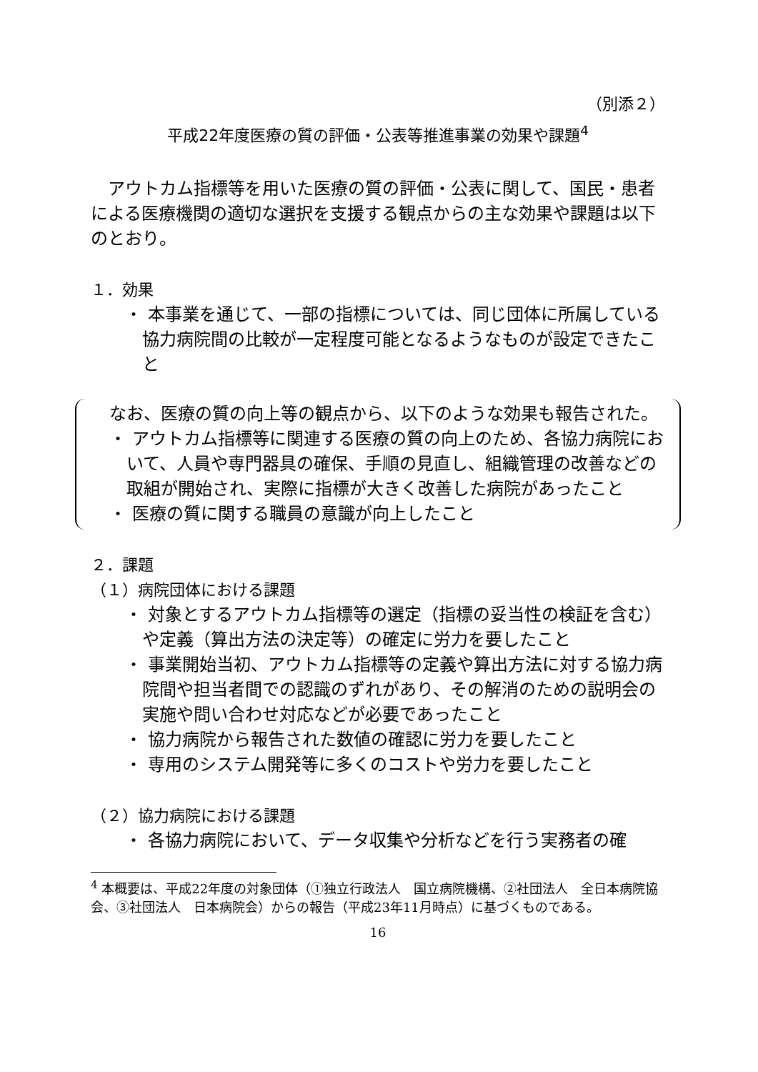（別添２）
平成22年度医療の質の評価・公表等推進事業の効果や課題<sup>4</sup>
　アウトカム指標等を用いた医療の質の評価・公表に関して、国民・患者による医療機関の適切な選択を支援する観点からの主な効果や課題は以下のとおり。
１．効果
・ 本事業を通じて、一部の指標については、同じ団体に所属している協力病院間の比較が一定程度可能となるようなものが設定できたこと
　なお、医療の質の向上等の観点から、以下のような効果も報告された。
・ アウトカム指標等に関連する医療の質の向上のため、各協力病院において、人員や専門器具の確保、手順の見直し、組織管理の改善などの取組が開始され、実際に指標が大きく改善した病院があったこと
・ 医療の質に関する職員の意識が向上したこと
２．課題
（１）病院団体における課題
・ 対象とするアウトカム指標等の選定（指標の妥当性の検証を含む）や定義（算出方法の決定等）の確定に労力を要したこと
・ 事業開始当初、アウトカム指標等の定義や算出方法に対する協力病院間や担当者間での認識のずれがあり、その解消のための説明会の実施や問い合わせ対応などが必要であったこと
・ 協力病院から報告された数値の確認に労力を要したこと
・ 専用のシステム開発等に多くのコストや労力を要したこと
（２）協力病院における課題
・ 各協力病院において、データ収集や分析などを行う実務者の確
<sup>4</sup> 本概要は、平成22年度の対象団体（①独立行政法人　国立病院機構、②社団法人　全日本病院協会、③社団法人　日本病院会）からの報告（平成23年11月時点）に基づくものである。
16